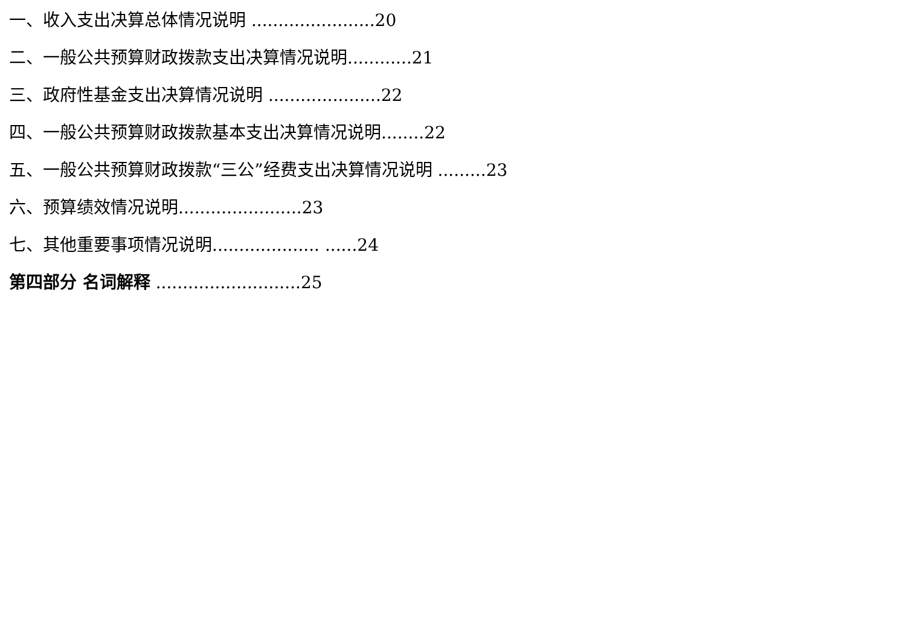一、收入支出决算总体情况说明 .......................20
二、一般公共预算财政拨款支出决算情况说明............21
三、政府性基金支出决算情况说明 .....................22
四、一般公共预算财政拨款基本支出决算情况说明........22
五、一般公共预算财政拨款“三公”经费支出决算情况说明 .........23
六、预算绩效情况说明.......................23
七、其他重要事项情况说明.................... ......24
第四部分 名词解释 ...........................25